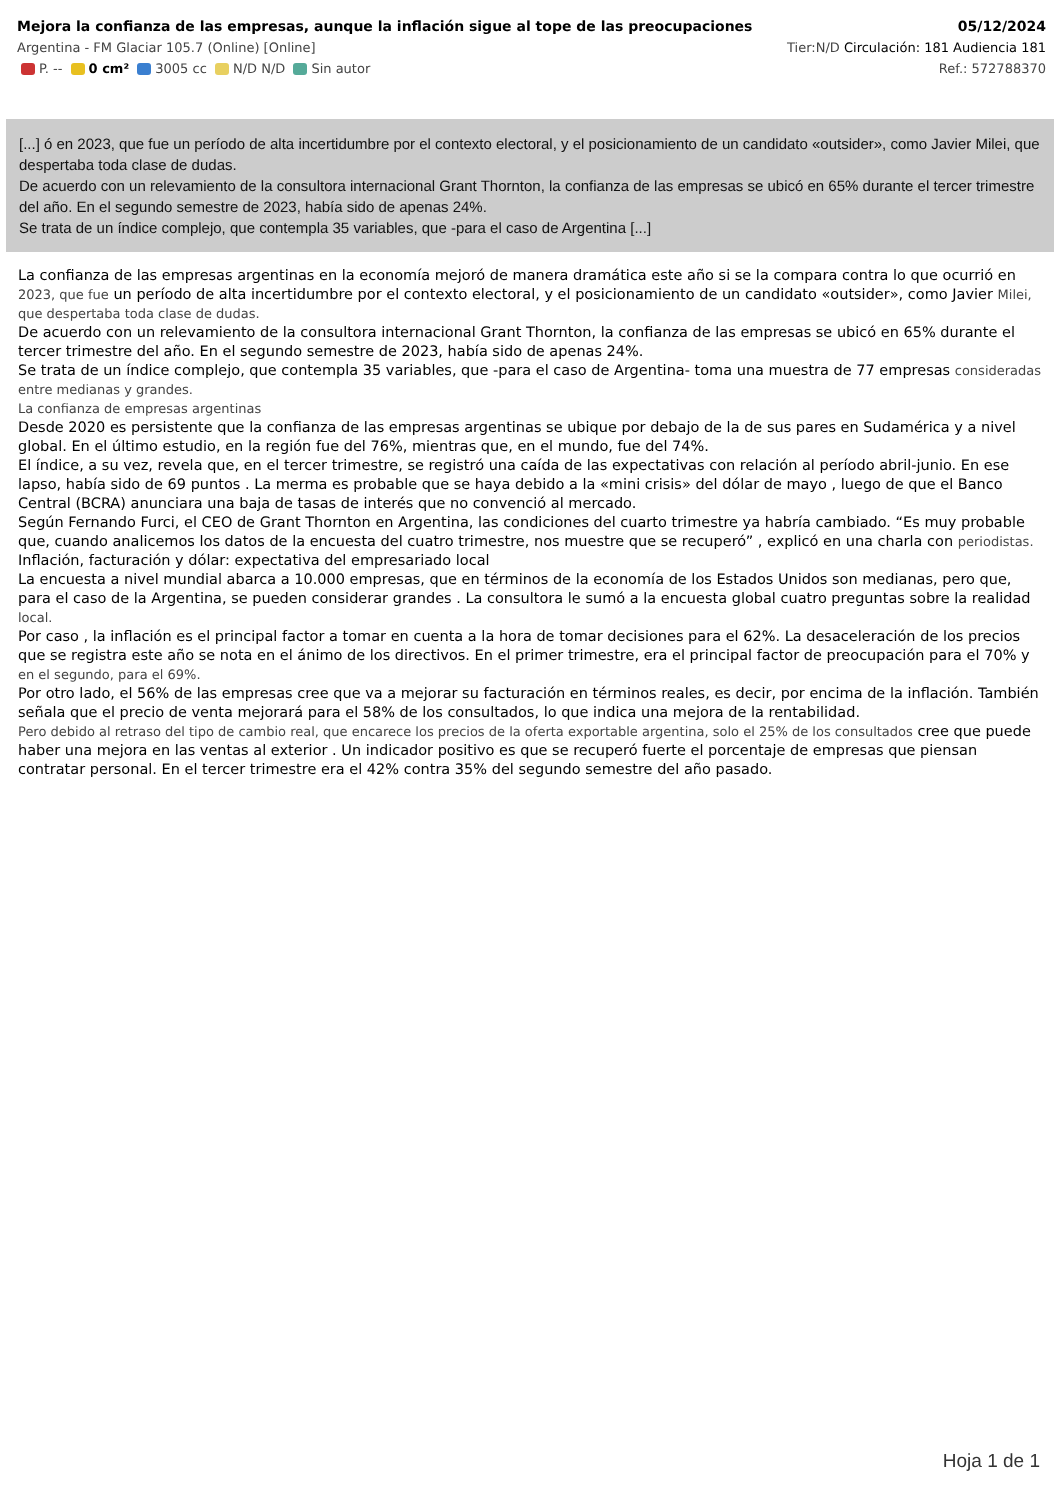Mejora la confianza de las empresas, aunque la inflación sigue al tope de las preocupaciones 05/12/2024
Argentina - FM Glaciar 105.7 (Online) [Online] Tier:N/D Circulación: 181 Audiencia 181
P. -- 0 cm² 3005 cc N/D N/D Sin autor Ref.: 572788370
[...] ó en 2023, que fue un período de alta incertidumbre por el contexto electoral, y el posicionamiento de un candidato «outsider», como Javier Milei, que despertaba toda clase de dudas.
De acuerdo con un relevamiento de la consultora internacional Grant Thornton, la confianza de las empresas se ubicó en 65% durante el tercer trimestre del año. En el segundo semestre de 2023, había sido de apenas 24%.
Se trata de un índice complejo, que contempla 35 variables, que -para el caso de Argentina [...]
La confianza de las empresas argentinas en la economía mejoró de manera dramática este año si se la compara contra lo que ocurrió en 2023, que fue un período de alta incertidumbre por el contexto electoral, y el posicionamiento de un candidato «outsider», como Javier Milei, que despertaba toda clase de dudas.
De acuerdo con un relevamiento de la consultora internacional Grant Thornton, la confianza de las empresas se ubicó en 65% durante el tercer trimestre del año. En el segundo semestre de 2023, había sido de apenas 24%.
Se trata de un índice complejo, que contempla 35 variables, que -para el caso de Argentina- toma una muestra de 77 empresas consideradas entre medianas y grandes.
La confianza de empresas argentinas
Desde 2020 es persistente que la confianza de las empresas argentinas se ubique por debajo de la de sus pares en Sudamérica y a nivel global. En el último estudio, en la región fue del 76%, mientras que, en el mundo, fue del 74%.
El índice, a su vez, revela que, en el tercer trimestre, se registró una caída de las expectativas con relación al período abril-junio. En ese lapso, había sido de 69 puntos . La merma es probable que se haya debido a la «mini crisis» del dólar de mayo , luego de que el Banco Central (BCRA) anunciara una baja de tasas de interés que no convenció al mercado.
Según Fernando Furci, el CEO de Grant Thornton en Argentina, las condiciones del cuarto trimestre ya habría cambiado. “Es muy probable que, cuando analicemos los datos de la encuesta del cuatro trimestre, nos muestre que se recuperó” , explicó en una charla con periodistas.
Inflación, facturación y dólar: expectativa del empresariado local
La encuesta a nivel mundial abarca a 10.000 empresas, que en términos de la economía de los Estados Unidos son medianas, pero que, para el caso de la Argentina, se pueden considerar grandes . La consultora le sumó a la encuesta global cuatro preguntas sobre la realidad local.
Por caso , la inflación es el principal factor a tomar en cuenta a la hora de tomar decisiones para el 62%. La desaceleración de los precios que se registra este año se nota en el ánimo de los directivos. En el primer trimestre, era el principal factor de preocupación para el 70% y en el segundo, para el 69%.
Por otro lado, el 56% de las empresas cree que va a mejorar su facturación en términos reales, es decir, por encima de la inflación. También señala que el precio de venta mejorará para el 58% de los consultados, lo que indica una mejora de la rentabilidad.
Pero debido al retraso del tipo de cambio real, que encarece los precios de la oferta exportable argentina, solo el 25% de los consultados cree que puede haber una mejora en las ventas al exterior . Un indicador positivo es que se recuperó fuerte el porcentaje de empresas que piensan contratar personal. En el tercer trimestre era el 42% contra 35% del segundo semestre del año pasado.
Hoja 1 de 1